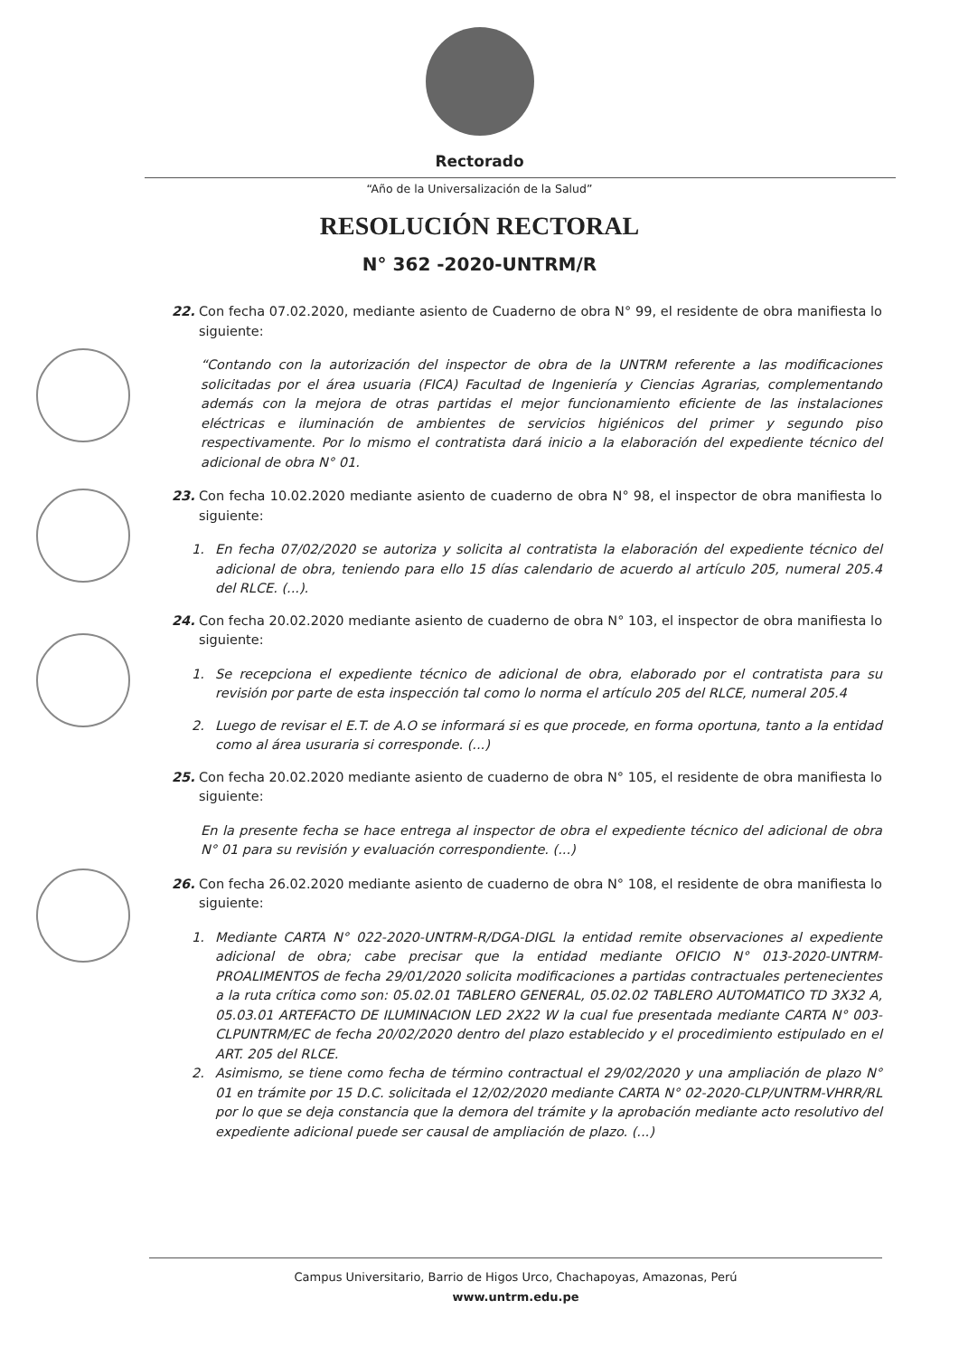Rectorado
“Año de la Universalización de la Salud”
RESOLUCIÓN RECTORAL
N° 362 -2020-UNTRM/R
22. Con fecha 07.02.2020, mediante asiento de Cuaderno de obra N° 99, el residente de obra manifiesta lo siguiente:
“Contando con la autorización del inspector de obra de la UNTRM referente a las modificaciones solicitadas por el área usuaria (FICA) Facultad de Ingeniería y Ciencias Agrarias, complementando además con la mejora de otras partidas el mejor funcionamiento eficiente de las instalaciones eléctricas e iluminación de ambientes de servicios higiénicos del primer y segundo piso respectivamente. Por lo mismo el contratista dará inicio a la elaboración del expediente técnico del adicional de obra N° 01.
23. Con fecha 10.02.2020 mediante asiento de cuaderno de obra N° 98, el inspector de obra manifiesta lo siguiente:
1. En fecha 07/02/2020 se autoriza y solicita al contratista la elaboración del expediente técnico del adicional de obra, teniendo para ello 15 días calendario de acuerdo al artículo 205, numeral 205.4 del RLCE. (...).
24. Con fecha 20.02.2020 mediante asiento de cuaderno de obra N° 103, el inspector de obra manifiesta lo siguiente:
1. Se recepciona el expediente técnico de adicional de obra, elaborado por el contratista para su revisión por parte de esta inspección tal como lo norma el artículo 205 del RLCE, numeral 205.4
2. Luego de revisar el E.T. de A.O se informará si es que procede, en forma oportuna, tanto a la entidad como al área usuraria si corresponde. (...)
25. Con fecha 20.02.2020 mediante asiento de cuaderno de obra N° 105, el residente de obra manifiesta lo siguiente:
En la presente fecha se hace entrega al inspector de obra el expediente técnico del adicional de obra N° 01 para su revisión y evaluación correspondiente. (...)
26. Con fecha 26.02.2020 mediante asiento de cuaderno de obra N° 108, el residente de obra manifiesta lo siguiente:
1. Mediante CARTA N° 022-2020-UNTRM-R/DGA-DIGL la entidad remite observaciones al expediente adicional de obra; cabe precisar que la entidad mediante OFICIO N° 013-2020-UNTRM-PROALIMENTOS de fecha 29/01/2020 solicita modificaciones a partidas contractuales pertenecientes a la ruta crítica como son: 05.02.01 TABLERO GENERAL, 05.02.02 TABLERO AUTOMATICO TD 3X32 A, 05.03.01 ARTEFACTO DE ILUMINACION LED 2X22 W la cual fue presentada mediante CARTA N° 003-CLPUNTRM/EC de fecha 20/02/2020 dentro del plazo establecido y el procedimiento estipulado en el ART. 205 del RLCE.
2. Asimismo, se tiene como fecha de término contractual el 29/02/2020 y una ampliación de plazo N° 01 en trámite por 15 D.C. solicitada el 12/02/2020 mediante CARTA N° 02-2020-CLP/UNTRM-VHRR/RL por lo que se deja constancia que la demora del trámite y la aprobación mediante acto resolutivo del expediente adicional puede ser causal de ampliación de plazo. (...)
Campus Universitario, Barrio de Higos Urco, Chachapoyas, Amazonas, Perú
www.untrm.edu.pe